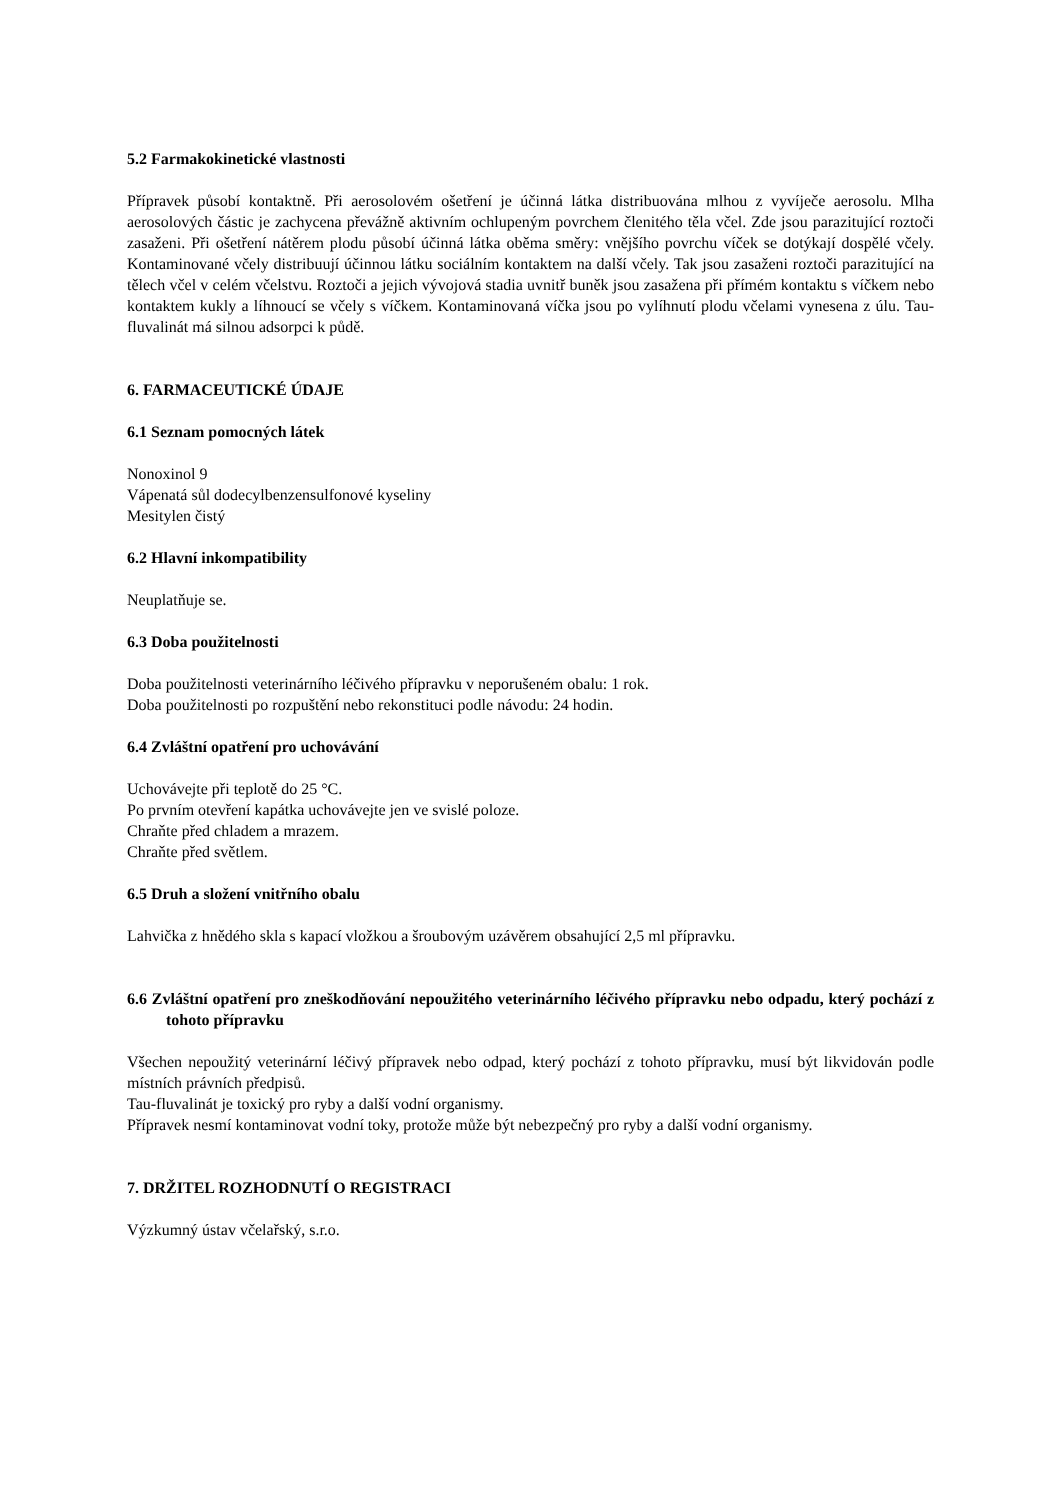5.2 Farmakokinetické vlastnosti
Přípravek působí kontaktně. Při aerosolovém ošetření je účinná látka distribuována mlhou z vyvíječe aerosolu. Mlha aerosolových částic je zachycena převážně aktivním ochlupeným povrchem členitého těla včel. Zde jsou parazitující roztoči zasaženi. Při ošetření nátěrem plodu působí účinná látka oběma směry: vnějšího povrchu víček se dotýkají dospělé včely. Kontaminované včely distribuují účinnou látku sociálním kontaktem na další včely. Tak jsou zasaženi roztoči parazitující na tělech včel v celém včelstvu. Roztoči a jejich vývojová stadia uvnitř buněk jsou zasažena při přímém kontaktu s víčkem nebo kontaktem kukly a líhnoucí se včely s víčkem. Kontaminovaná víčka jsou po vylíhnutí plodu včelami vynesena z úlu. Tau-fluvalinát má silnou adsorpci k půdě.
6. FARMACEUTICKÉ ÚDAJE
6.1 Seznam pomocných látek
Nonoxinol 9
Vápenatá sůl dodecylbenzensulfonové kyseliny
Mesitylen čistý
6.2 Hlavní inkompatibility
Neuplatňuje se.
6.3 Doba použitelnosti
Doba použitelnosti veterinárního léčivého přípravku v neporušeném obalu: 1 rok.
Doba použitelnosti po rozpuštění nebo rekonstituci podle návodu: 24 hodin.
6.4 Zvláštní opatření pro uchovávání
Uchovávejte při teplotě do 25 °C.
Po prvním otevření kapátka uchovávejte jen ve svislé poloze.
Chraňte před chladem a mrazem.
Chraňte před světlem.
6.5 Druh a složení vnitřního obalu
Lahvička z hnědého skla s kapací vložkou a šroubovým uzávěrem obsahující 2,5 ml přípravku.
6.6 Zvláštní opatření pro zneškodňování nepoužitého veterinárního léčivého přípravku nebo odpadu, který pochází z tohoto přípravku
Všechen nepoužitý veterinární léčivý přípravek nebo odpad, který pochází z tohoto přípravku, musí být likvidován podle místních právních předpisů.
Tau-fluvalinát je toxický pro ryby a další vodní organismy.
Přípravek nesmí kontaminovat vodní toky, protože může být nebezpečný pro ryby a další vodní organismy.
7. DRŽITEL ROZHODNUTÍ O REGISTRACI
Výzkumný ústav včelařský, s.r.o.